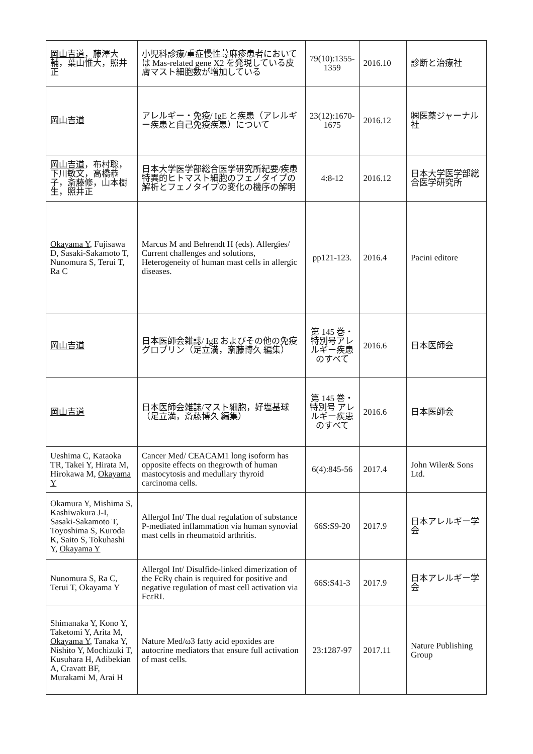| 岡山吉道 ，藤澤大輔，葉山惟大，照井正 | 小児科診療/重症慢性蕁麻疹患者においては Mas-related gene X2 を発現している皮膚マスト細胞数が増加している | 79(10):1355-1359 | 2016.10 | 診断と治療社 |
| 岡山吉道 | アレルギー・免疫/ IgE と疾患（アレルギー疾患と自己免疫疾患）について | 23(12):1670-1675 | 2016.12 | ㈱医薬ジャーナル社 |
| 岡山吉道 ，布村聡，下川敏文，高橋恭子，斎藤修，山本樹生，照井正 | 日本大学医学部総合医学研究所紀要/疾患特異的ヒトマスト細胞のフェノタイプの解析とフェノタイプの変化の機序の解明 | 4:8-12 | 2016.12 | 日本大学医学部総合医学研究所 |
| Okayama Y , Fujisawa D, Sasaki-Sakamoto T, Nunomura S, Terui T, Ra C | Marcus M and Behrendt H (eds). Allergies/ Current challenges and solutions, Heterogeneity of human mast cells in allergic diseases. | pp121-123. | 2016.4 | Pacini editore |
| 岡山吉道 | 日本医師会雑誌/ IgE およびその他の免疫グロブリン（足立満，斎藤博久 編集） | 第 145 巻・特別号アレルギー疾患のすべて | 2016.6 | 日本医師会 |
| 岡山吉道 | 日本医師会雑誌/マスト細胞，好塩基球（足立満，斎藤博久 編集） | 第 145 巻・特別号 アレルギー疾患のすべて | 2016.6 | 日本医師会 |
| Ueshima C, Kataoka TR, Takei Y, Hirata M, Hirokawa M, Okayama Y | Cancer Med/ CEACAM1 long isoform has opposite effects on thegrowth of human mastocytosis and medullary thyroid carcinoma cells. | 6(4):845-56 | 2017.4 | John Wiler& Sons Ltd. |
| Okamura Y, Mishima S, Kashiwakura J-I, Sasaki-Sakamoto T, Toyoshima S, Kuroda K, Saito S, Tokuhashi Y, Okayama Y | Allergol Int/ The dual regulation of substance P-mediated inflammation via human synovial mast cells in rheumatoid arthritis. | 66S:S9-20 | 2017.9 | 日本アレルギー学会 |
| Nunomura S, Ra C, Terui T, Okayama Y | Allergol Int/ Disulfide-linked dimerization of the FcRγ chain is required for positive and negative regulation of mast cell activation via FcεRI. | 66S:S41-3 | 2017.9 | 日本アレルギー学会 |
| Shimanaka Y, Kono Y, Taketomi Y, Arita M, Okayama Y , Tanaka Y, Nishito Y, Mochizuki T, Kusuhara H, Adibekian A, Cravatt BF, Murakami M, Arai H | Nature Med/ω3 fatty acid epoxides are autocrine mediators that ensure full activation of mast cells. | 23:1287-97 | 2017.11 | Nature Publishing Group |